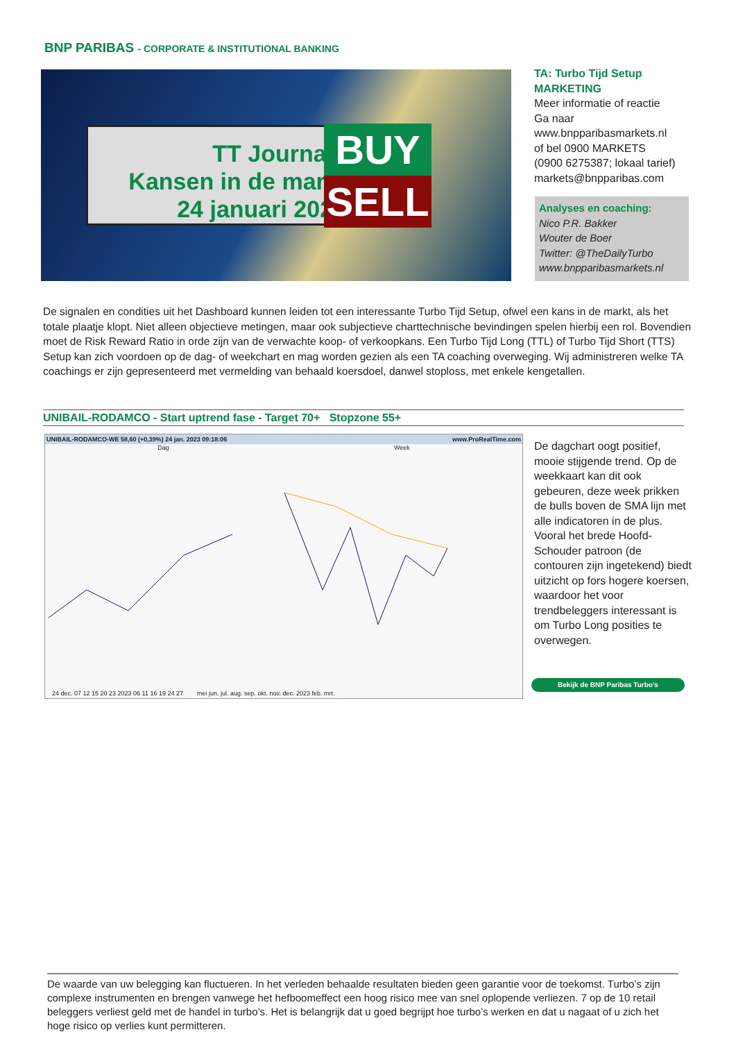BNP PARIBAS - CORPORATE & INSTITUTIONAL BANKING
TT Journaal
Kansen in de markt
24 januari 2023
BUY
SELL
TA: Turbo Tijd Setup
MARKETING
Meer informatie of reactie
Ga naar
www.bnpparibasmarkets.nl
of bel 0900 MARKETS
(0900 6275387; lokaal tarief)
markets@bnpparibas.com
Analyses en coaching:
Nico P.R. Bakker
Wouter de Boer
Twitter: @TheDailyTurbo
www.bnpparibasmarkets.nl
De signalen en condities uit het Dashboard kunnen leiden tot een interessante Turbo Tijd Setup, ofwel een kans in de markt, als het totale plaatje klopt. Niet alleen objectieve metingen, maar ook subjectieve charttechnische bevindingen spelen hierbij een rol. Bovendien moet de Risk Reward Ratio in orde zijn van de verwachte koop- of verkoopkans. Een Turbo Tijd Long (TTL) of Turbo Tijd Short (TTS) Setup kan zich voordoen op de dag- of weekchart en mag worden gezien als een TA coaching overweging. Wij administreren welke TA coachings er zijn gepresenteerd met vermelding van behaald koersdoel, danwel stoploss, met enkele kengetallen.
UNIBAIL-RODAMCO - Start uptrend fase - Target 70+ Stopzone 55+
UNIBAIL-RODAMCO-WE 58,60 (+0,39%) 24 jan. 2023 09:18:06 www.ProRealTime.com
Dag Week
24 dec. 07 12 15 20 23 2023 06 11 16 19 24 27 mei jun. jul. aug. sep. okt. nov. dec. 2023 feb. mrt.
De dagchart oogt positief, mooie stijgende trend. Op de weekkaart kan dit ook gebeuren, deze week prikken de bulls boven de SMA lijn met alle indicatoren in de plus. Vooral het brede Hoofd-Schouder patroon (de contouren zijn ingetekend) biedt uitzicht op fors hogere koersen, waardoor het voor trendbeleggers interessant is om Turbo Long posities te overwegen.
Bekijk de BNP Paribas Turbo’s
De waarde van uw belegging kan fluctueren. In het verleden behaalde resultaten bieden geen garantie voor de toekomst. Turbo’s zijn complexe instrumenten en brengen vanwege het hefboomeffect een hoog risico mee van snel oplopende verliezen. 7 op de 10 retail beleggers verliest geld met de handel in turbo’s. Het is belangrijk dat u goed begrijpt hoe turbo’s werken en dat u nagaat of u zich het hoge risico op verlies kunt permitteren.